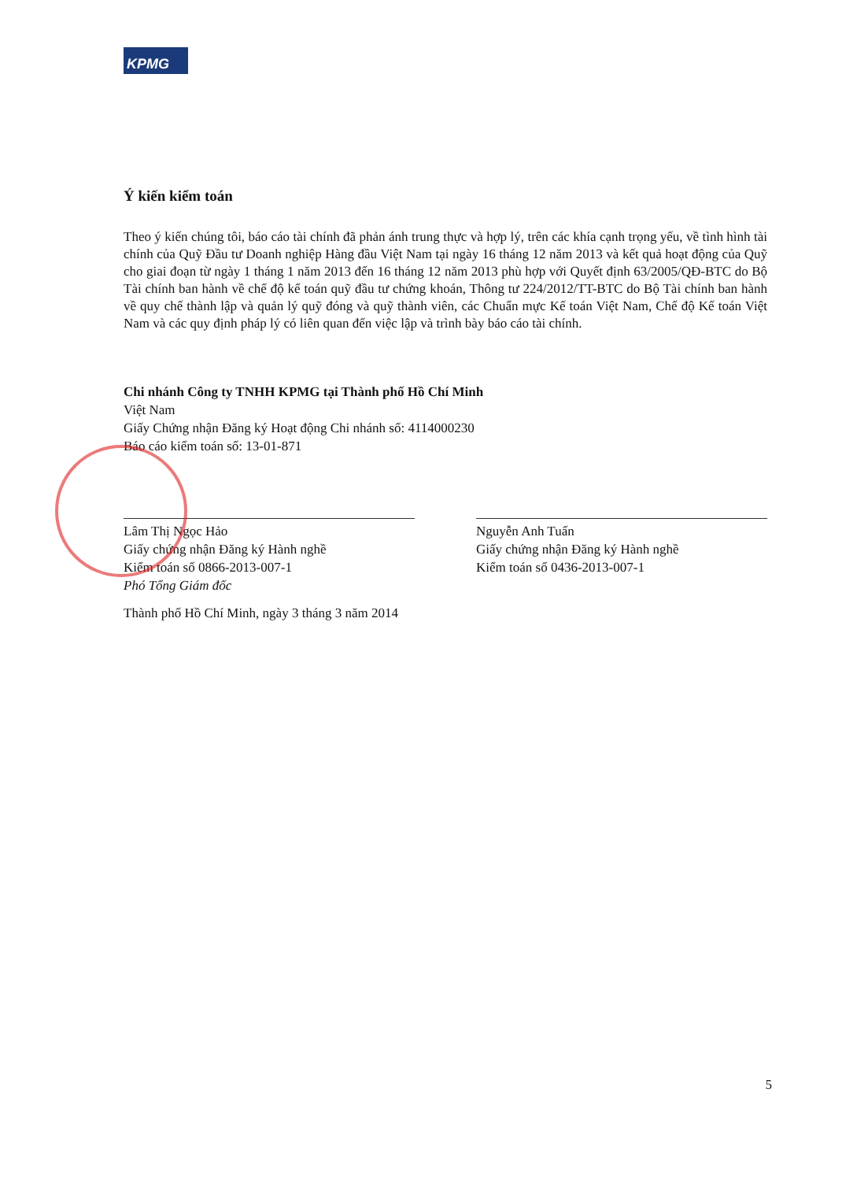KPMG
Ý kiến kiểm toán
Theo ý kiến chúng tôi, báo cáo tài chính đã phản ánh trung thực và hợp lý, trên các khía cạnh trọng yếu, về tình hình tài chính của Quỹ Đầu tư Doanh nghiệp Hàng đầu Việt Nam tại ngày 16 tháng 12 năm 2013 và kết quả hoạt động của Quỹ cho giai đoạn từ ngày 1 tháng 1 năm 2013 đến 16 tháng 12 năm 2013 phù hợp với Quyết định 63/2005/QĐ-BTC do Bộ Tài chính ban hành về chế độ kế toán quỹ đầu tư chứng khoán, Thông tư 224/2012/TT-BTC do Bộ Tài chính ban hành về quy chế thành lập và quản lý quỹ đóng và quỹ thành viên, các Chuẩn mực Kế toán Việt Nam, Chế độ Kế toán Việt Nam và các quy định pháp lý có liên quan đến việc lập và trình bày báo cáo tài chính.
Chi nhánh Công ty TNHH KPMG tại Thành phố Hồ Chí Minh
Việt Nam
Giấy Chứng nhận Đăng ký Hoạt động Chi nhánh số: 4114000230
Báo cáo kiểm toán số: 13-01-871
Lâm Thị Ngọc Hảo
Giấy chứng nhận Đăng ký Hành nghề
Kiểm toán số 0866-2013-007-1
Phó Tổng Giám đốc
Thành phố Hồ Chí Minh, ngày 3 tháng 3 năm 2014
Nguyễn Anh Tuấn
Giấy chứng nhận Đăng ký Hành nghề
Kiểm toán số 0436-2013-007-1
5